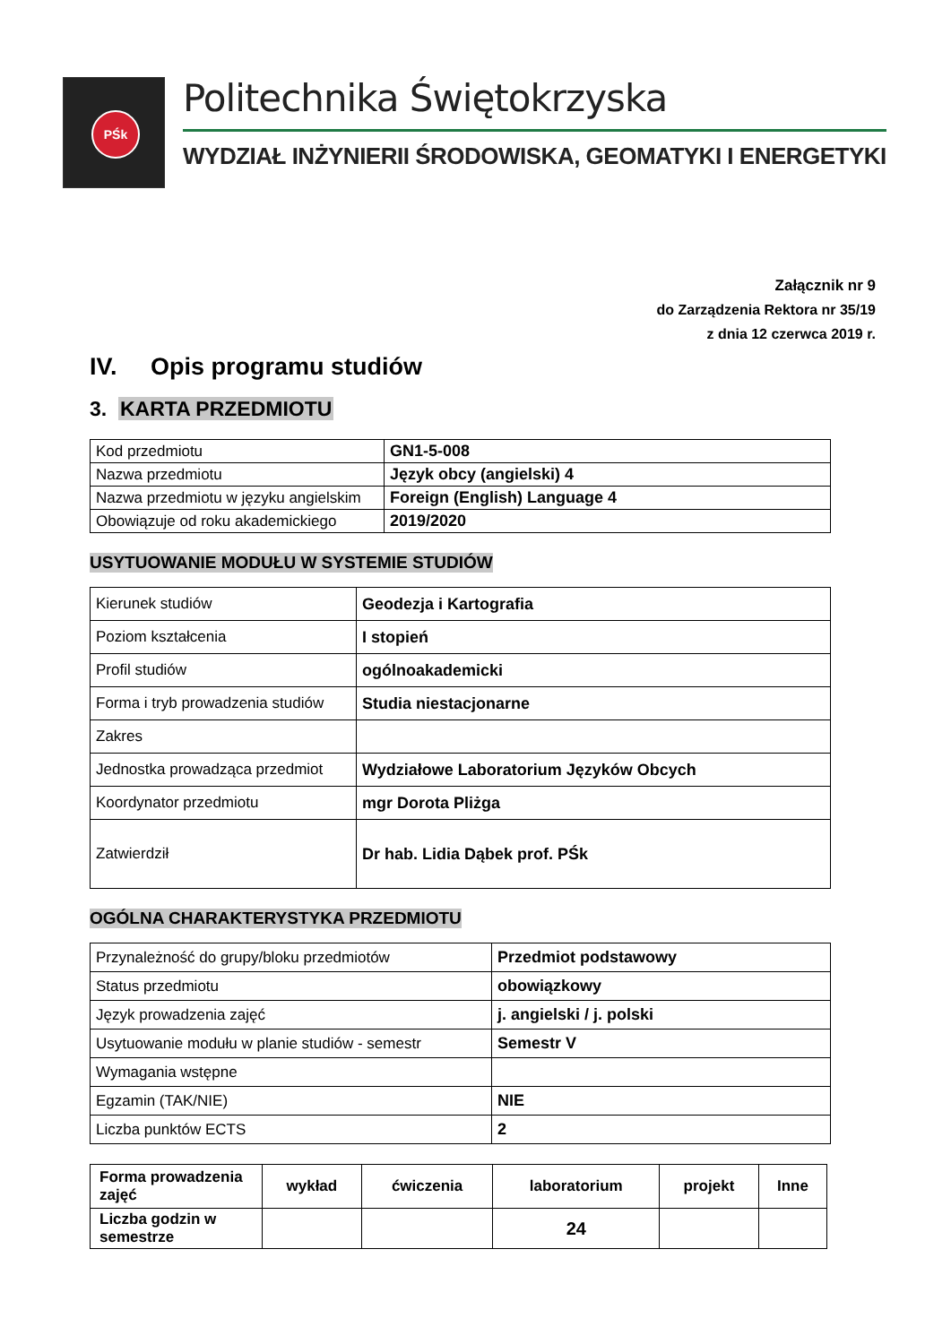PŚk
Politechnika Świętokrzyska
WYDZIAŁ INŻYNIERII ŚRODOWISKA, GEOMATYKI I ENERGETYKI
Załącznik nr 9
do Zarządzenia Rektora nr 35/19
z dnia 12 czerwca 2019 r.
IV. Opis programu studiów
3. KARTA PRZEDMIOTU
| Kod przedmiotu | GN1-5-008 |
| Nazwa przedmiotu | Język obcy (angielski) 4 |
| Nazwa przedmiotu w języku angielskim | Foreign (English) Language 4 |
| Obowiązuje od roku akademickiego | 2019/2020 |
USYTUOWANIE MODUŁU W SYSTEMIE STUDIÓW
| Kierunek studiów | Geodezja i Kartografia |
| Poziom kształcenia | I stopień |
| Profil studiów | ogólnoakademicki |
| Forma i tryb prowadzenia studiów | Studia niestacjonarne |
| Zakres | |
| Jednostka prowadząca przedmiot | Wydziałowe Laboratorium Języków Obcych |
| Koordynator przedmiotu | mgr Dorota Pliżga |
| Zatwierdził | Dr hab. Lidia Dąbek prof. PŚk |
OGÓLNA CHARAKTERYSTYKA PRZEDMIOTU
| Przynależność do grupy/bloku przedmiotów | Przedmiot podstawowy |
| Status przedmiotu | obowiązkowy |
| Język prowadzenia zajęć | j. angielski / j. polski |
| Usytuowanie modułu w planie studiów - semestr | Semestr V |
| Wymagania wstępne | |
| Egzamin (TAK/NIE) | NIE |
| Liczba punktów ECTS | 2 |
| Forma prowadzenia zajęć | wykład | ćwiczenia | laboratorium | projekt | Inne |
| Liczba godzin w semestrze | | | 24 | | |